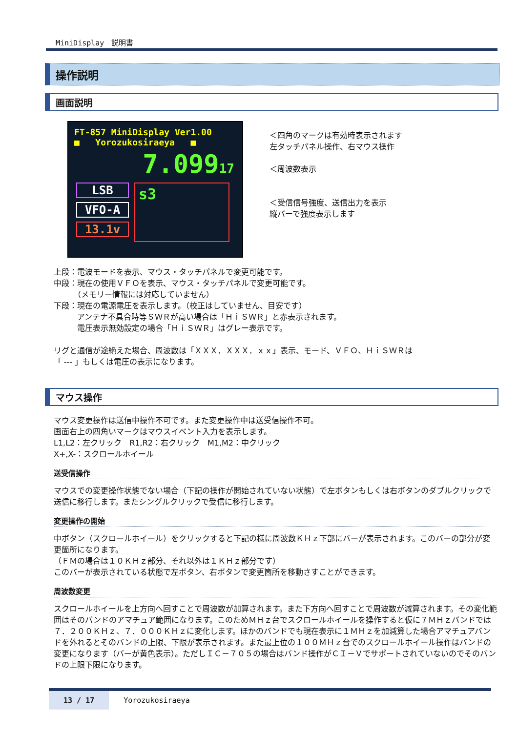MiniDisplay　説明書
操作説明
画面説明
FT-857 MiniDisplay Ver1.00
■ Yorozukosiraeya ■
7.09917
LSB
VFO-A
13.1v
s3
＜四角のマークは有効時表示されます
左タッチパネル操作、右マウス操作
＜周波数表示
＜受信信号強度、送信出力を表示
縦バーで強度表示します
上段：電波モードを表示、マウス・タッチパネルで変更可能です。
中段：現在の使用ＶＦＯを表示、マウス・タッチパネルで変更可能です。
　　　（メモリー情報には対応していません）
下段：現在の電源電圧を表示します。（校正はしていません、目安です）
　　　アンテナ不具合時等ＳＷＲが高い場合は「ＨｉＳＷＲ」と赤表示されます。
　　　電圧表示無効設定の場合「ＨｉＳＷＲ」はグレー表示です。
リグと通信が途絶えた場合、周波数は「ＸＸＸ．ＸＸＸ．ｘｘ」表示、モード、ＶＦＯ、ＨｉＳＷＲは
「 --- 」もしくは電圧の表示になります。
マウス操作
マウス変更操作は送信中操作不可です。また変更操作中は送受信操作不可。
画面右上の四角いマークはマウスイベント入力を表示します。
L1,L2：左クリック　R1,R2：右クリック　M1,M2：中クリック
X+,X-：スクロールホイール
送受信操作
マウスでの変更操作状態でない場合（下記の操作が開始されていない状態）で左ボタンもしくは右ボタンのダブルクリックで送信に移行します。またシングルクリックで受信に移行します。
変更操作の開始
中ボタン（スクロールホイール）をクリックすると下記の様に周波数ＫＨｚ下部にバーが表示されます。このバーの部分が変更箇所になります。
（ＦＭの場合は１０ＫＨｚ部分、それ以外は１ＫＨｚ部分です）
このバーが表示されている状態で左ボタン、右ボタンで変更箇所を移動さすことができます。
周波数変更
スクロールホイールを上方向へ回すことで周波数が加算されます。また下方向へ回すことで周波数が減算されます。その変化範囲はそのバンドのアマチュア範囲になります。このためＭＨｚ台でスクロールホイールを操作すると仮に７ＭＨｚバンドでは７．２００ＫＨｚ、７．０００ＫＨｚに変化します。ほかのバンドでも現在表示に１ＭＨｚを加減算した場合アマチュアバンドを外れるとそのバンドの上限、下限が表示されます。また最上位の１００ＭＨｚ台でのスクロールホイール操作はバンドの変更になります（バーが黄色表示）。ただしＩＣ－７０５の場合はバンド操作がＣＩ－Ｖでサポートされていないのでそのバンドの上限下限になります。
13 / 17 Yorozukosiraeya